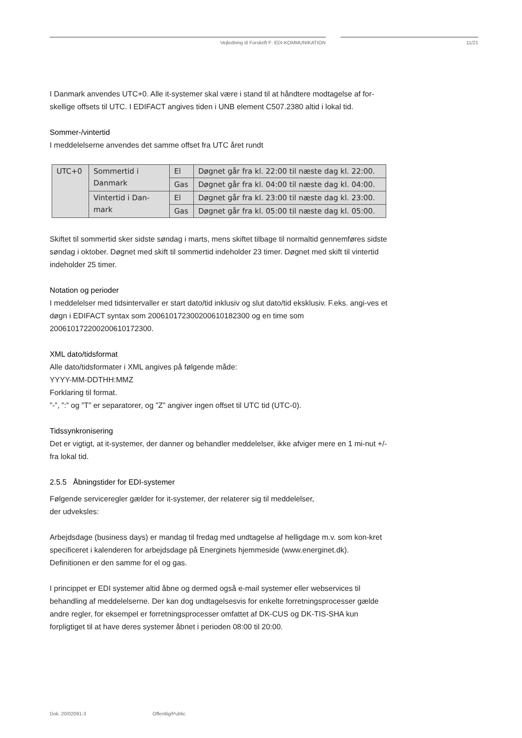Vejledning til Forskrift F: EDI-KOMMUNIKATION 11/21
I Danmark anvendes UTC+0. Alle it-systemer skal være i stand til at håndtere modtagelse af for-skellige offsets til UTC. I EDIFACT angives tiden i UNB element C507.2380 altid i lokal tid.
Sommer-/vintertid
I meddelelserne anvendes det samme offset fra UTC året rundt
| UTC+0 | Sommertid i Danmark | El | Døgnet går fra kl. 22:00 til næste dag kl. 22:00. |
| | | Gas | Døgnet går fra kl. 04:00 til næste dag kl. 04:00. |
| | Vintertid i Dan-mark | El | Døgnet går fra kl. 23:00 til næste dag kl. 23:00. |
| | | Gas | Døgnet går fra kl. 05:00 til næste dag kl. 05:00. |
Skiftet til sommertid sker sidste søndag i marts, mens skiftet tilbage til normaltid gennemføres sidste søndag i oktober. Døgnet med skift til sommertid indeholder 23 timer. Døgnet med skift til vintertid indeholder 25 timer.
Notation og perioder
I meddelelser med tidsintervaller er start dato/tid inklusiv og slut dato/tid eksklusiv. F.eks. angi-ves et døgn i EDIFACT syntax som 200610172300200610182300 og en time som 200610172200200610172300.
XML dato/tidsformat
Alle dato/tidsformater i XML angives på følgende måde:
YYYY-MM-DDTHH:MMZ
Forklaring til format.
”-”, ”:” og ”T” er separatorer, og ”Z” angiver ingen offset til UTC tid (UTC-0).
Tidssynkronisering
Det er vigtigt, at it-systemer, der danner og behandler meddelelser, ikke afviger mere en 1 mi-nut +/- fra lokal tid.
2.5.5 Åbningstider for EDI-systemer
Følgende serviceregler gælder for it-systemer, der relaterer sig til meddelelser,
der udveksles:
Arbejdsdage (business days) er mandag til fredag med undtagelse af helligdage m.v. som kon-kret specificeret i kalenderen for arbejdsdage på Energinets hjemmeside (www.energinet.dk). Definitionen er den samme for el og gas.
I princippet er EDI systemer altid åbne og dermed også e-mail systemer eller webservices til behandling af meddelelserne. Der kan dog undtagelsesvis for enkelte forretningsprocesser gælde andre regler, for eksempel er forretningsprocesser omfattet af DK-CUS og DK-TIS-SHA kun forpligtiget til at have deres systemer åbnet i perioden 08:00 til 20:00.
Dok. 20/02091-3 Offentlig/Public